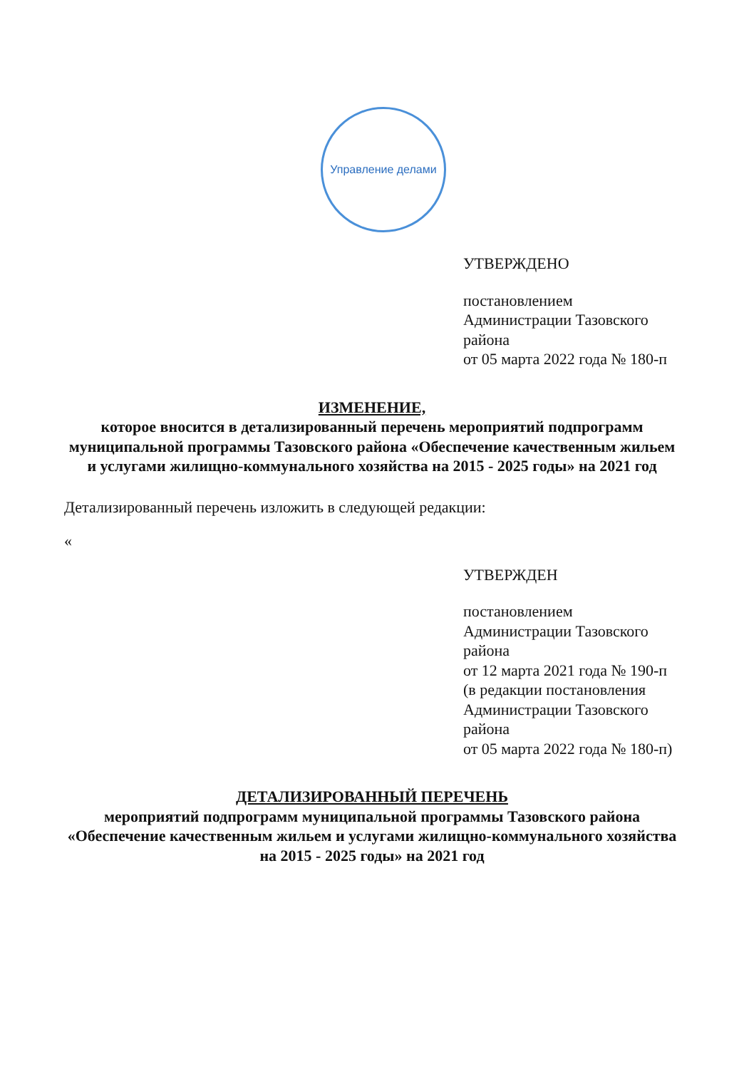Управление делами
УТВЕРЖДЕНО
постановлением
Администрации Тазовского района
от 05 марта 2022 года № 180-п
ИЗМЕНЕНИЕ,
которое вносится в детализированный перечень мероприятий подпрограмм муниципальной программы Тазовского района «Обеспечение качественным жильем и услугами жилищно-коммунального хозяйства на 2015 - 2025 годы» на 2021 год
Детализированный перечень изложить в следующей редакции:
«
УТВЕРЖДЕН
постановлением
Администрации Тазовского района
от 12 марта 2021 года № 190-п
(в редакции постановления
Администрации Тазовского района
от 05 марта 2022 года № 180-п)
ДЕТАЛИЗИРОВАННЫЙ ПЕРЕЧЕНЬ
мероприятий подпрограмм муниципальной программы Тазовского района
«Обеспечение качественным жильем и услугами жилищно-коммунального хозяйства
на 2015 - 2025 годы» на 2021 год